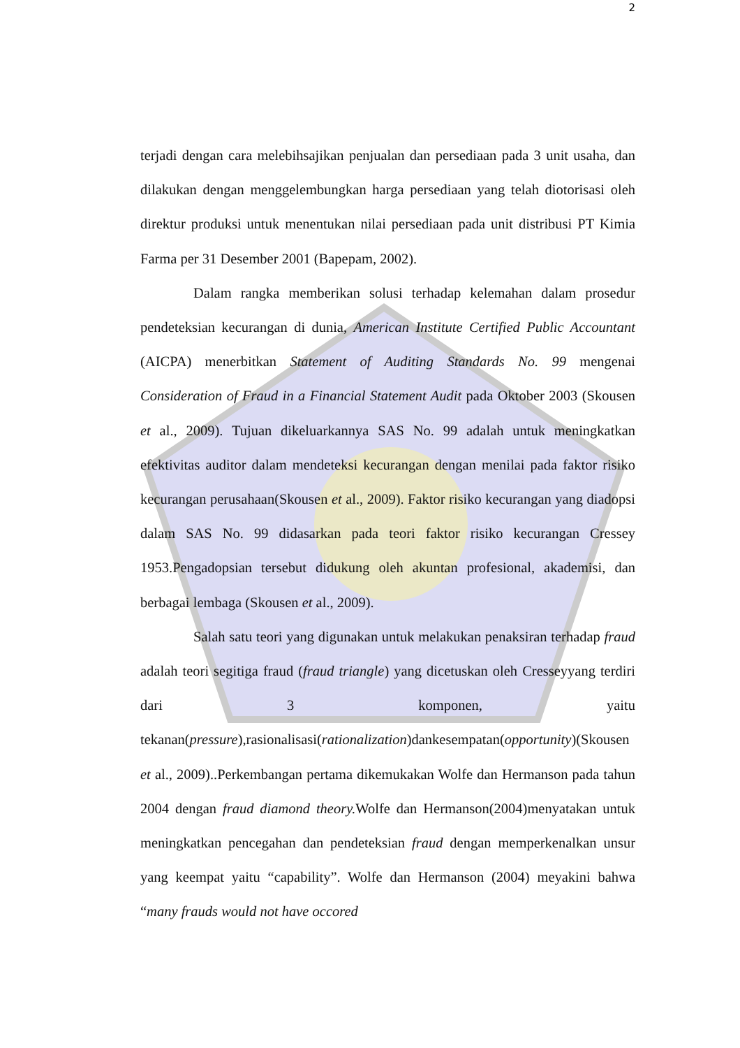2
terjadi dengan cara melebihsajikan penjualan dan persediaan pada 3 unit usaha, dan dilakukan dengan menggelembungkan harga persediaan yang telah diotorisasi oleh direktur produksi untuk menentukan nilai persediaan pada unit distribusi PT Kimia Farma per 31 Desember 2001 (Bapepam, 2002).
Dalam rangka memberikan solusi terhadap kelemahan dalam prosedur pendeteksian kecurangan di dunia, American Institute Certified Public Accountant (AICPA) menerbitkan Statement of Auditing Standards No. 99 mengenai Consideration of Fraud in a Financial Statement Audit pada Oktober 2003 (Skousen et al., 2009). Tujuan dikeluarkannya SAS No. 99 adalah untuk meningkatkan efektivitas auditor dalam mendeteksi kecurangan dengan menilai pada faktor risiko kecurangan perusahaan(Skousen et al., 2009). Faktor risiko kecurangan yang diadopsi dalam SAS No. 99 didasarkan pada teori faktor risiko kecurangan Cressey 1953.Pengadopsian tersebut didukung oleh akuntan profesional, akademisi, dan berbagai lembaga (Skousen et al., 2009).
Salah satu teori yang digunakan untuk melakukan penaksiran terhadap fraud adalah teori segitiga fraud (fraud triangle) yang dicetuskan oleh Cresseyyang terdiri dari 3 komponen, yaitu tekanan(pressure),rasionalisasi(rationalization)dankesempatan(opportunity)(Skousen et al., 2009)..Perkembangan pertama dikemukakan Wolfe dan Hermanson pada tahun 2004 dengan fraud diamond theory. Wolfe dan Hermanson(2004)menyatakan untuk meningkatkan pencegahan dan pendeteksian fraud dengan memperkenalkan unsur yang keempat yaitu “capability”. Wolfe dan Hermanson (2004) meyakini bahwa “many frauds would not have occored